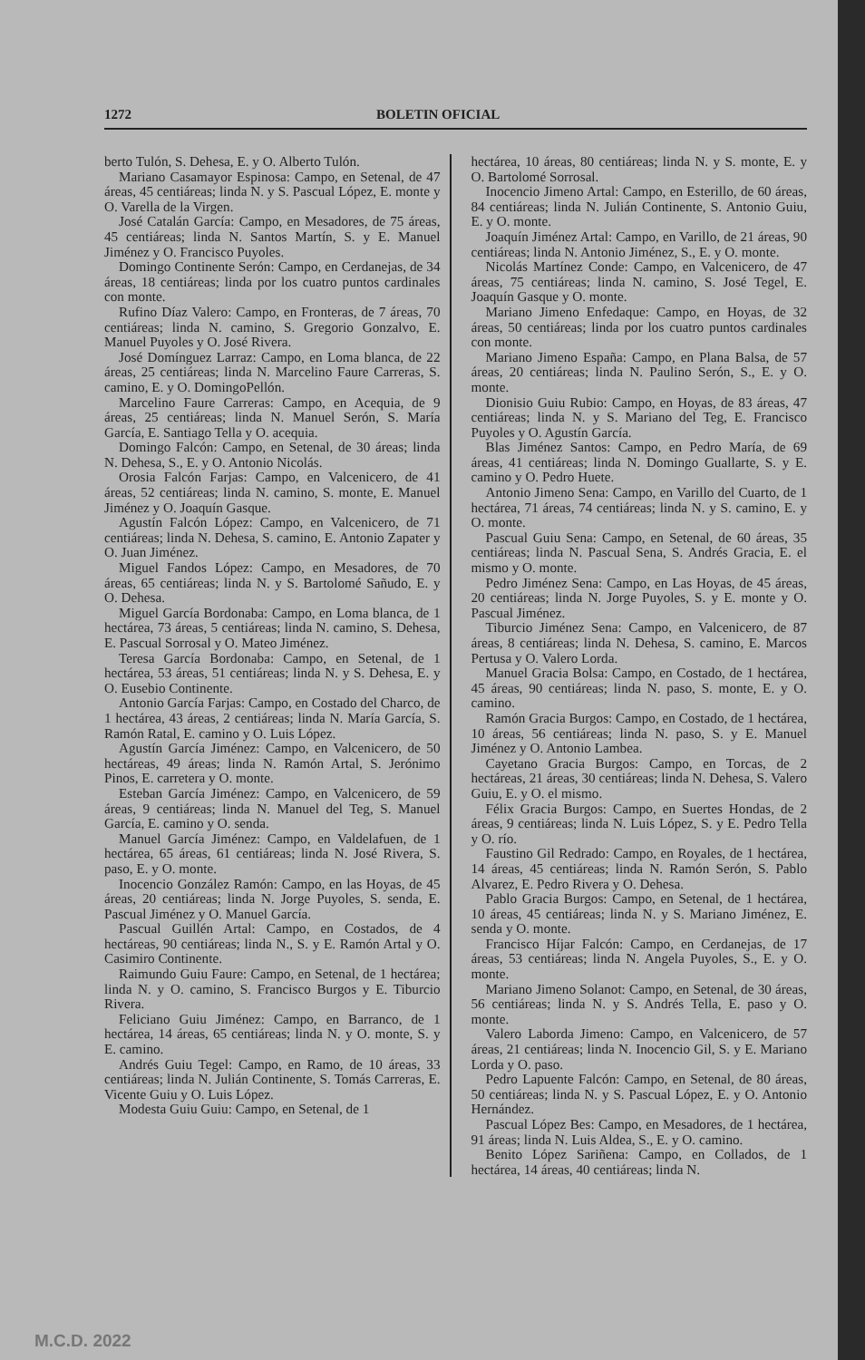1272 BOLETIN OFICIAL
berto Tulón, S. Dehesa, E. y O. Alberto Tulón.
Mariano Casamayor Espinosa: Campo, en Setenal, de 47 áreas, 45 centiáreas; linda N. y S. Pascual López, E. monte y O. Varella de la Virgen.
José Catalán García: Campo, en Mesadores, de 75 áreas, 45 centiáreas; linda N. Santos Martín, S. y E. Manuel Jiménez y O. Francisco Puyoles.
Domingo Continente Serón: Campo, en Cerdanejas, de 34 áreas, 18 centiáreas; linda por los cuatro puntos cardinales con monte.
Rufino Díaz Valero: Campo, en Fronteras, de 7 áreas, 70 centiáreas; linda N. camino, S. Gregorio Gonzalvo, E. Manuel Puyoles y O. José Rivera.
José Domínguez Larraz: Campo, en Loma blanca, de 22 áreas, 25 centiáreas; linda N. Marcelino Faure Carreras, S. camino, E. y O. DomingoPellón.
Marcelino Faure Carreras: Campo, en Acequia, de 9 áreas, 25 centiáreas; linda N. Manuel Serón, S. María García, E. Santiago Tella y O. acequia.
Domingo Falcón: Campo, en Setenal, de 30 áreas; linda N. Dehesa, S., E. y O. Antonio Nicolás.
Orosia Falcón Farjas: Campo, en Valcenicero, de 41 áreas, 52 centiáreas; linda N. camino, S. monte, E. Manuel Jiménez y O. Joaquín Gasque.
Agustín Falcón López: Campo, en Valcenicero, de 71 centiáreas; linda N. Dehesa, S. camino, E. Antonio Zapater y O. Juan Jiménez.
Miguel Fandos López: Campo, en Mesadores, de 70 áreas, 65 centiáreas; linda N. y S. Bartolomé Sañudo, E. y O. Dehesa.
Miguel García Bordonaba: Campo, en Loma blanca, de 1 hectárea, 73 áreas, 5 centiáreas; linda N. camino, S. Dehesa, E. Pascual Sorrosal y O. Mateo Jiménez.
Teresa García Bordonaba: Campo, en Setenal, de 1 hectárea, 53 áreas, 51 centiáreas; linda N. y S. Dehesa, E. y O. Eusebio Continente.
Antonio García Farjas: Campo, en Costado del Charco, de 1 hectárea, 43 áreas, 2 centiáreas; linda N. María García, S. Ramón Ratal, E. camino y O. Luis López.
Agustín García Jiménez: Campo, en Valcenicero, de 50 hectáreas, 49 áreas; linda N. Ramón Artal, S. Jerónimo Pinos, E. carretera y O. monte.
Esteban García Jiménez: Campo, en Valcenicero, de 59 áreas, 9 centiáreas; linda N. Manuel del Teg, S. Manuel García, E. camino y O. senda.
Manuel García Jiménez: Campo, en Valdelafuen, de 1 hectárea, 65 áreas, 61 centiáreas; linda N. José Rivera, S. paso, E. y O. monte.
Inocencio González Ramón: Campo, en las Hoyas, de 45 áreas, 20 centiáreas; linda N. Jorge Puyoles, S. senda, E. Pascual Jiménez y O. Manuel García.
Pascual Guillén Artal: Campo, en Costados, de 4 hectáreas, 90 centiáreas; linda N., S. y E. Ramón Artal y O. Casimiro Continente.
Raimundo Guiu Faure: Campo, en Setenal, de 1 hectárea; linda N. y O. camino, S. Francisco Burgos y E. Tiburcio Rivera.
Feliciano Guiu Jiménez: Campo, en Barranco, de 1 hectárea, 14 áreas, 65 centiáreas; linda N. y O. monte, S. y E. camino.
Andrés Guiu Tegel: Campo, en Ramo, de 10 áreas, 33 centiáreas; linda N. Julián Continente, S. Tomás Carreras, E. Vicente Guiu y O. Luis López.
Modesta Guiu Guiu: Campo, en Setenal, de 1
hectárea, 10 áreas, 80 centiáreas; linda N. y S. monte, E. y O. Bartolomé Sorrosal.
Inocencio Jimeno Artal: Campo, en Esterillo, de 60 áreas, 84 centiáreas; linda N. Julián Continente, S. Antonio Guiu, E. y O. monte.
Joaquín Jiménez Artal: Campo, en Varillo, de 21 áreas, 90 centiáreas; linda N. Antonio Jiménez, S., E. y O. monte.
Nicolás Martínez Conde: Campo, en Valcenicero, de 47 áreas, 75 centiáreas; linda N. camino, S. José Tegel, E. Joaquín Gasque y O. monte.
Mariano Jimeno Enfedaque: Campo, en Hoyas, de 32 áreas, 50 centiáreas; linda por los cuatro puntos cardinales con monte.
Mariano Jimeno España: Campo, en Plana Balsa, de 57 áreas, 20 centiáreas; linda N. Paulino Serón, S., E. y O. monte.
Dionisio Guiu Rubio: Campo, en Hoyas, de 83 áreas, 47 centiáreas; linda N. y S. Mariano del Teg, E. Francisco Puyoles y O. Agustín García.
Blas Jiménez Santos: Campo, en Pedro María, de 69 áreas, 41 centiáreas; linda N. Domingo Guallarte, S. y E. camino y O. Pedro Huete.
Antonio Jimeno Sena: Campo, en Varillo del Cuarto, de 1 hectárea, 71 áreas, 74 centiáreas; linda N. y S. camino, E. y O. monte.
Pascual Guiu Sena: Campo, en Setenal, de 60 áreas, 35 centiáreas; linda N. Pascual Sena, S. Andrés Gracia, E. el mismo y O. monte.
Pedro Jiménez Sena: Campo, en Las Hoyas, de 45 áreas, 20 centiáreas; linda N. Jorge Puyoles, S. y E. monte y O. Pascual Jiménez.
Tiburcio Jiménez Sena: Campo, en Valcenicero, de 87 áreas, 8 centiáreas; linda N. Dehesa, S. camino, E. Marcos Pertusa y O. Valero Lorda.
Manuel Gracia Bolsa: Campo, en Costado, de 1 hectárea, 45 áreas, 90 centiáreas; linda N. paso, S. monte, E. y O. camino.
Ramón Gracia Burgos: Campo, en Costado, de 1 hectárea, 10 áreas, 56 centiáreas; linda N. paso, S. y E. Manuel Jiménez y O. Antonio Lambea.
Cayetano Gracia Burgos: Campo, en Torcas, de 2 hectáreas, 21 áreas, 30 centiáreas; linda N. Dehesa, S. Valero Guiu, E. y O. el mismo.
Félix Gracia Burgos: Campo, en Suertes Hondas, de 2 áreas, 9 centiáreas; linda N. Luis López, S. y E. Pedro Tella y O. río.
Faustino Gil Redrado: Campo, en Royales, de 1 hectárea, 14 áreas, 45 centiáreas; linda N. Ramón Serón, S. Pablo Alvarez, E. Pedro Rivera y O. Dehesa.
Pablo Gracia Burgos: Campo, en Setenal, de 1 hectárea, 10 áreas, 45 centiáreas; linda N. y S. Mariano Jiménez, E. senda y O. monte.
Francisco Híjar Falcón: Campo, en Cerdanejas, de 17 áreas, 53 centiáreas; linda N. Angela Puyoles, S., E. y O. monte.
Mariano Jimeno Solanot: Campo, en Setenal, de 30 áreas, 56 centiáreas; linda N. y S. Andrés Tella, E. paso y O. monte.
Valero Laborda Jimeno: Campo, en Valcenicero, de 57 áreas, 21 centiáreas; linda N. Inocencio Gil, S. y E. Mariano Lorda y O. paso.
Pedro Lapuente Falcón: Campo, en Setenal, de 80 áreas, 50 centiáreas; linda N. y S. Pascual López, E. y O. Antonio Hernández.
Pascual López Bes: Campo, en Mesadores, de 1 hectárea, 91 áreas; linda N. Luis Aldea, S., E. y O. camino.
Benito López Sariñena: Campo, en Collados, de 1 hectárea, 14 áreas, 40 centiáreas; linda N.
M.C.D. 2022